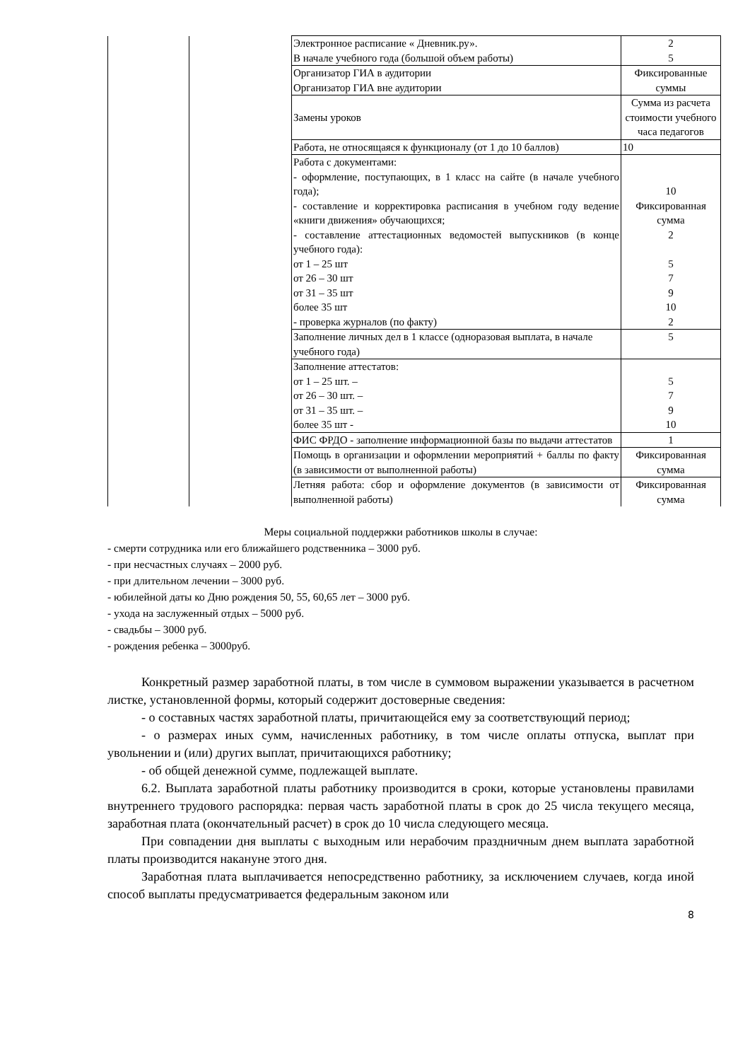| | | Электронное расписание « Дневник.ру». В начале учебного года (большой объем работы) | 2 5 |
| | | Организатор ГИА в аудитории Организатор ГИА вне аудитории | Фиксированные суммы |
| | | Замены уроков | Сумма из расчета стоимости учебного часа педагогов |
| | | Работа, не относящаяся к функционалу (от 1 до 10 баллов) | 10 |
| | | Работа с документами: - оформление, поступающих, в 1 класс на сайте (в начале учебного года); - составление и корректировка расписания в учебном году ведение «книги движения» обучающихся; - составление аттестационных ведомостей выпускников (в конце учебного года): от 1 – 25 шт от 26 – 30 шт от 31 – 35 шт более 35 шт - проверка журналов (по факту) | 10 Фиксированная сумма 2 5 7 9 10 2 |
| | | Заполнение личных дел в 1 классе (одноразовая выплата, в начале учебного года) | 5 |
| | | Заполнение аттестатов: от 1 – 25 шт. – от 26 – 30 шт. – от 31 – 35 шт. – более 35 шт - | 5 7 9 10 |
| | | ФИС ФРДО - заполнение информационной базы по выдачи аттестатов | 1 |
| | | Помощь в организации и оформлении мероприятий + баллы по факту (в зависимости от выполненной работы) | Фиксированная сумма |
| | | Летняя работа: сбор и оформление документов (в зависимости от выполненной работы) | Фиксированная сумма |
Меры социальной поддержки работников школы в случае:
- смерти сотрудника или его ближайшего родственника – 3000 руб.
- при несчастных случаях – 2000 руб.
- при длительном лечении – 3000 руб.
- юбилейной даты ко Дню рождения 50, 55, 60,65 лет – 3000 руб.
- ухода на заслуженный отдых – 5000 руб.
- свадьбы – 3000 руб.
- рождения ребенка – 3000руб.
Конкретный размер заработной платы, в том числе в суммовом выражении указывается в расчетном листке, установленной формы, который содержит достоверные сведения:
- о составных частях заработной платы, причитающейся ему за соответствующий период;
- о размерах иных сумм, начисленных работнику, в том числе оплаты отпуска, выплат при увольнении и (или) других выплат, причитающихся работнику;
- об общей денежной сумме, подлежащей выплате.
6.2. Выплата заработной платы работнику производится в сроки, которые установлены правилами внутреннего трудового распорядка: первая часть заработной платы в срок до 25 числа текущего месяца, заработная плата (окончательный расчет) в срок до 10 числа следующего месяца.
При совпадении дня выплаты с выходным или нерабочим праздничным днем выплата заработной платы производится накануне этого дня.
Заработная плата выплачивается непосредственно работнику, за исключением случаев, когда иной способ выплаты предусматривается федеральным законом или
8